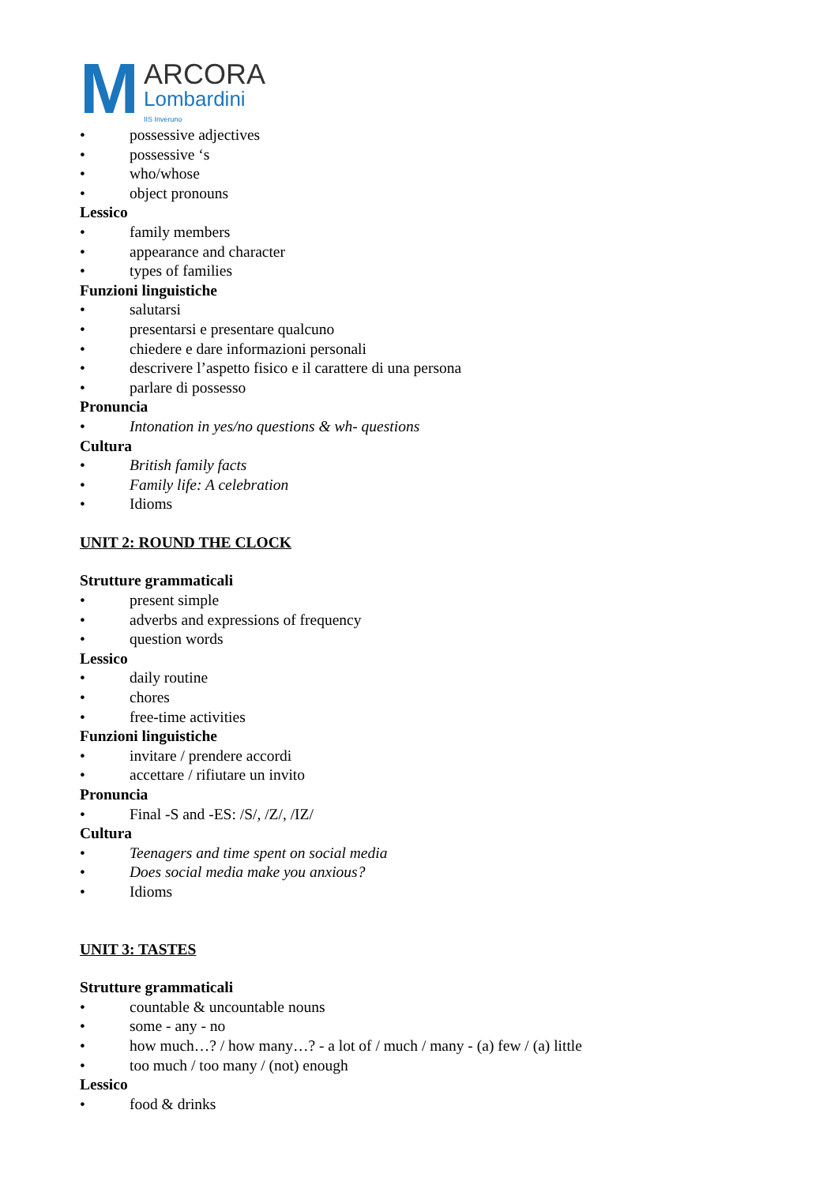M ARCORA
Lombardini
IIS Inveruno
• possessive adjectives
• possessive ‘s
• who/whose
• object pronouns
Lessico
• family members
• appearance and character
• types of families
Funzioni linguistiche
• salutarsi
• presentarsi e presentare qualcuno
• chiedere e dare informazioni personali
• descrivere l’aspetto fisico e il carattere di una persona
• parlare di possesso
Pronuncia
• Intonation in yes/no questions & wh- questions
Cultura
• British family facts
• Family life: A celebration
• Idioms
UNIT 2: ROUND THE CLOCK
Strutture grammaticali
• present simple
• adverbs and expressions of frequency
• question words
Lessico
• daily routine
• chores
• free-time activities
Funzioni linguistiche
• invitare / prendere accordi
• accettare / rifiutare un invito
Pronuncia
• Final -S and -ES: /S/, /Z/, /IZ/
Cultura
• Teenagers and time spent on social media
• Does social media make you anxious?
• Idioms
UNIT 3: TASTES
Strutture grammaticali
• countable & uncountable nouns
• some - any - no
• how much…? / how many…? - a lot of / much / many - (a) few / (a) little
• too much / too many / (not) enough
Lessico
• food & drinks